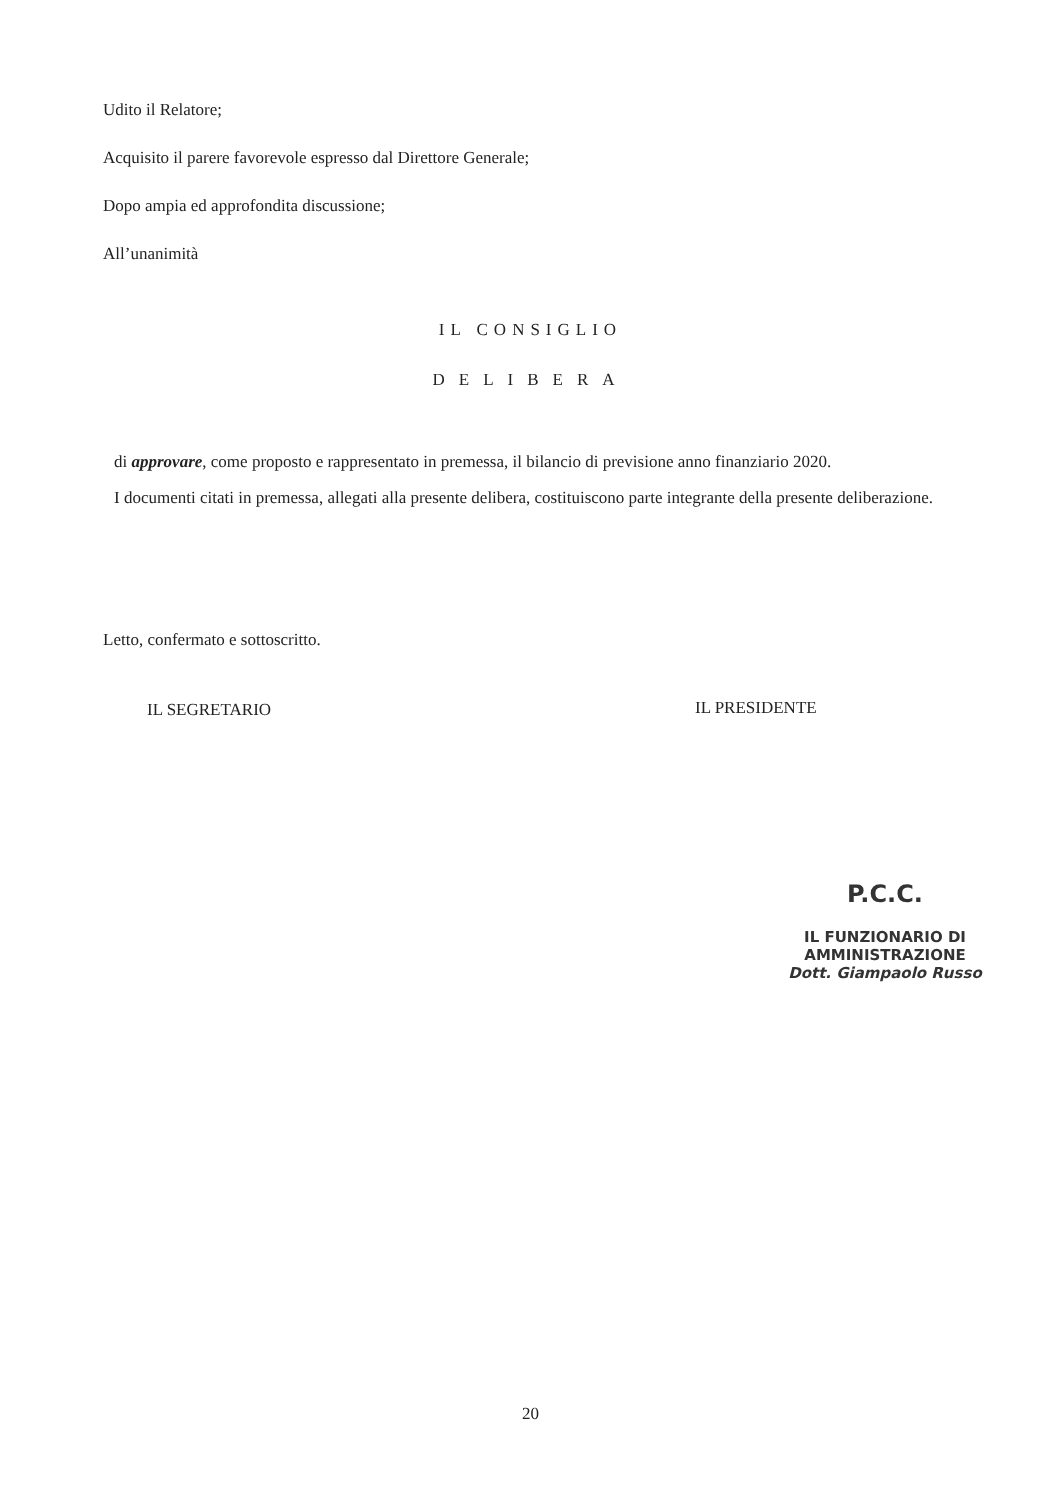Udito il Relatore;
Acquisito il parere favorevole espresso dal Direttore Generale;
Dopo ampia ed approfondita discussione;
All’unanimità
IL CONSIGLIO
DELIBERA
di approvare, come proposto e rappresentato in premessa, il bilancio di previsione anno finanziario 2020.
I documenti citati in premessa, allegati alla presente delibera, costituiscono parte integrante della presente deliberazione.
Letto, confermato e sottoscritto.
IL SEGRETARIO IL PRESIDENTE
P.C.C.
IL FUNZIONARIO DI AMMINISTRAZIONE
Dott. Giampaolo Russo
20